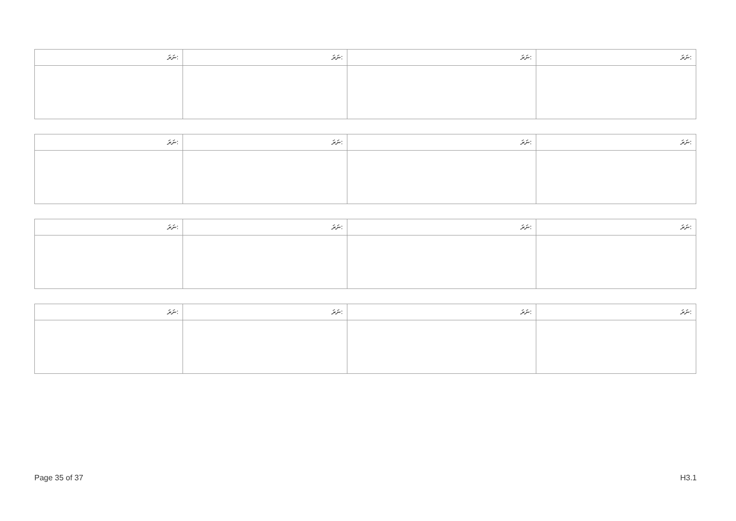| ނަރަ: | ނަރަ: | ނަރަ: | ނަރަ: |
| --- | --- | --- | --- |
| ނަރަ: | ނަރަ: | ނަރަ: | ނަރަ: |
| --- | --- | --- | --- |
| ނަރަ: | ނަރަ: | ނަރަ: | ނަރަ: |
| --- | --- | --- | --- |
| ނަރަ: | ނަރަ: | ނަރަ: | ނަރަ: |
| --- | --- | --- | --- |
Page 35 of 37 H3.1